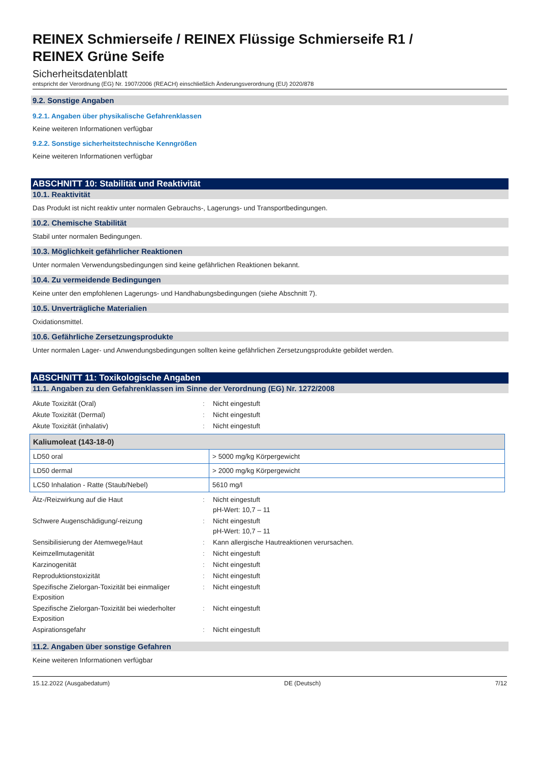REINEX Schmierseife / REINEX Flüssige Schmierseife R1 /
REINEX Grüne Seife
Sicherheitsdatenblatt
entspricht der Verordnung (EG) Nr. 1907/2006 (REACH) einschließlich Änderungsverordnung (EU) 2020/878
9.2. Sonstige Angaben
9.2.1. Angaben über physikalische Gefahrenklassen
Keine weiteren Informationen verfügbar
9.2.2. Sonstige sicherheitstechnische Kenngrößen
Keine weiteren Informationen verfügbar
ABSCHNITT 10: Stabilität und Reaktivität
10.1. Reaktivität
Das Produkt ist nicht reaktiv unter normalen Gebrauchs-, Lagerungs- und Transportbedingungen.
10.2. Chemische Stabilität
Stabil unter normalen Bedingungen.
10.3. Möglichkeit gefährlicher Reaktionen
Unter normalen Verwendungsbedingungen sind keine gefährlichen Reaktionen bekannt.
10.4. Zu vermeidende Bedingungen
Keine unter den empfohlenen Lagerungs- und Handhabungsbedingungen (siehe Abschnitt 7).
10.5. Unverträgliche Materialien
Oxidationsmittel.
10.6. Gefährliche Zersetzungsprodukte
Unter normalen Lager- und Anwendungsbedingungen sollten keine gefährlichen Zersetzungsprodukte gebildet werden.
ABSCHNITT 11: Toxikologische Angaben
11.1. Angaben zu den Gefahrenklassen im Sinne der Verordnung (EG) Nr. 1272/2008
| Akute Toxizität (Oral) | : | Nicht eingestuft |
| Akute Toxizität (Dermal) | : | Nicht eingestuft |
| Akute Toxizität (inhalativ) | : | Nicht eingestuft |
| Kaliumoleat (143-18-0) | |
| --- | --- |
| LD50 oral | > 5000 mg/kg Körpergewicht |
| LD50 dermal | > 2000 mg/kg Körpergewicht |
| LC50 Inhalation - Ratte (Staub/Nebel) | 5610 mg/l |
| Ätz-/Reizwirkung auf die Haut | : | Nicht eingestuft pH-Wert: 10,7 – 11 |
| Schwere Augenschädigung/-reizung | : | Nicht eingestuft pH-Wert: 10,7 – 11 |
| Sensibilisierung der Atemwege/Haut | : | Kann allergische Hautreaktionen verursachen. |
| Keimzellmutagenität | : | Nicht eingestuft |
| Karzinogenität | : | Nicht eingestuft |
| Reproduktionstoxizität | : | Nicht eingestuft |
| Spezifische Zielorgan-Toxizität bei einmaliger Exposition | : | Nicht eingestuft |
| Spezifische Zielorgan-Toxizität bei wiederholter Exposition | : | Nicht eingestuft |
| Aspirationsgefahr | : | Nicht eingestuft |
11.2. Angaben über sonstige Gefahren
Keine weiteren Informationen verfügbar
15.12.2022 (Ausgabedatum) DE (Deutsch) 7/12